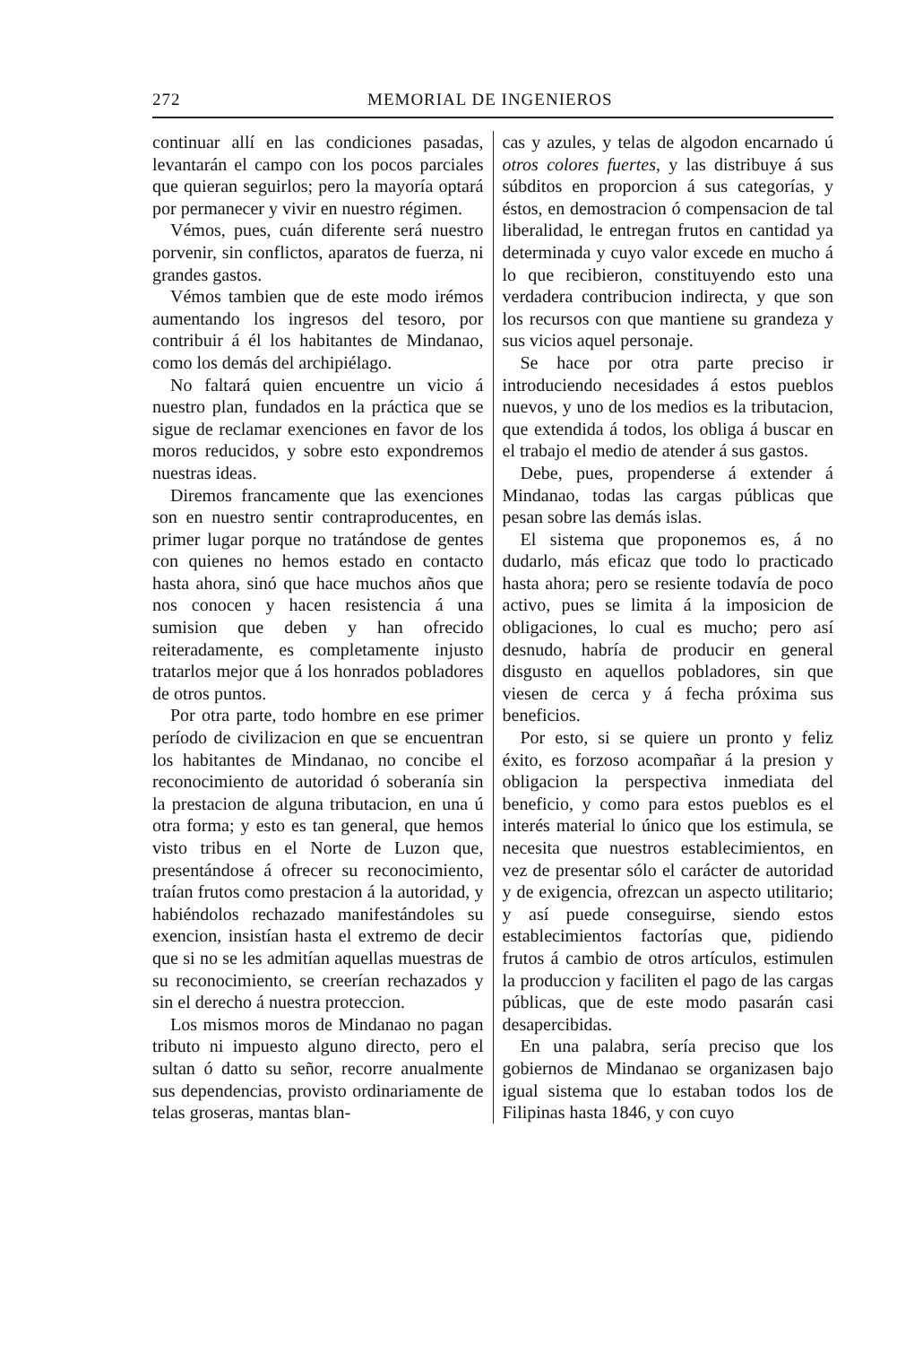272 MEMORIAL DE INGENIEROS
continuar allí en las condiciones pasadas, levantarán el campo con los pocos parciales que quieran seguirlos; pero la mayoría optará por permanecer y vivir en nuestro régimen.
Vémos, pues, cuán diferente será nuestro porvenir, sin conflictos, aparatos de fuerza, ni grandes gastos.
Vémos tambien que de este modo irémos aumentando los ingresos del tesoro, por contribuir á él los habitantes de Mindanao, como los demás del archipiélago.
No faltará quien encuentre un vicio á nuestro plan, fundados en la práctica que se sigue de reclamar exenciones en favor de los moros reducidos, y sobre esto expondremos nuestras ideas.
Diremos francamente que las exenciones son en nuestro sentir contraproducentes, en primer lugar porque no tratándose de gentes con quienes no hemos estado en contacto hasta ahora, sinó que hace muchos años que nos conocen y hacen resistencia á una sumision que deben y han ofrecido reiteradamente, es completamente injusto tratarlos mejor que á los honrados pobladores de otros puntos.
Por otra parte, todo hombre en ese primer período de civilizacion en que se encuentran los habitantes de Mindanao, no concibe el reconocimiento de autoridad ó soberanía sin la prestacion de alguna tributacion, en una ú otra forma; y esto es tan general, que hemos visto tribus en el Norte de Luzon que, presentándose á ofrecer su reconocimiento, traían frutos como prestacion á la autoridad, y habiéndolos rechazado manifestándoles su exencion, insistían hasta el extremo de decir que si no se les admitían aquellas muestras de su reconocimiento, se creerían rechazados y sin el derecho á nuestra proteccion.
Los mismos moros de Mindanao no pagan tributo ni impuesto alguno directo, pero el sultan ó datto su señor, recorre anualmente sus dependencias, provisto ordinariamente de telas groseras, mantas blan-
cas y azules, y telas de algodon encarnado ú otros colores fuertes, y las distribuye á sus súbditos en proporcion á sus categorías, y éstos, en demostracion ó compensacion de tal liberalidad, le entregan frutos en cantidad ya determinada y cuyo valor excede en mucho á lo que recibieron, constituyendo esto una verdadera contribucion indirecta, y que son los recursos con que mantiene su grandeza y sus vicios aquel personaje.
Se hace por otra parte preciso ir introduciendo necesidades á estos pueblos nuevos, y uno de los medios es la tributacion, que extendida á todos, los obliga á buscar en el trabajo el medio de atender á sus gastos.
Debe, pues, propenderse á extender á Mindanao, todas las cargas públicas que pesan sobre las demás islas.
El sistema que proponemos es, á no dudarlo, más eficaz que todo lo practicado hasta ahora; pero se resiente todavía de poco activo, pues se limita á la imposicion de obligaciones, lo cual es mucho; pero así desnudo, habría de producir en general disgusto en aquellos pobladores, sin que viesen de cerca y á fecha próxima sus beneficios.
Por esto, si se quiere un pronto y feliz éxito, es forzoso acompañar á la presion y obligacion la perspectiva inmediata del beneficio, y como para estos pueblos es el interés material lo único que los estimula, se necesita que nuestros establecimientos, en vez de presentar sólo el carácter de autoridad y de exigencia, ofrezcan un aspecto utilitario; y así puede conseguirse, siendo estos establecimientos factorías que, pidiendo frutos á cambio de otros artículos, estimulen la produccion y faciliten el pago de las cargas públicas, que de este modo pasarán casi desapercibidas.
En una palabra, sería preciso que los gobiernos de Mindanao se organizasen bajo igual sistema que lo estaban todos los de Filipinas hasta 1846, y con cuyo